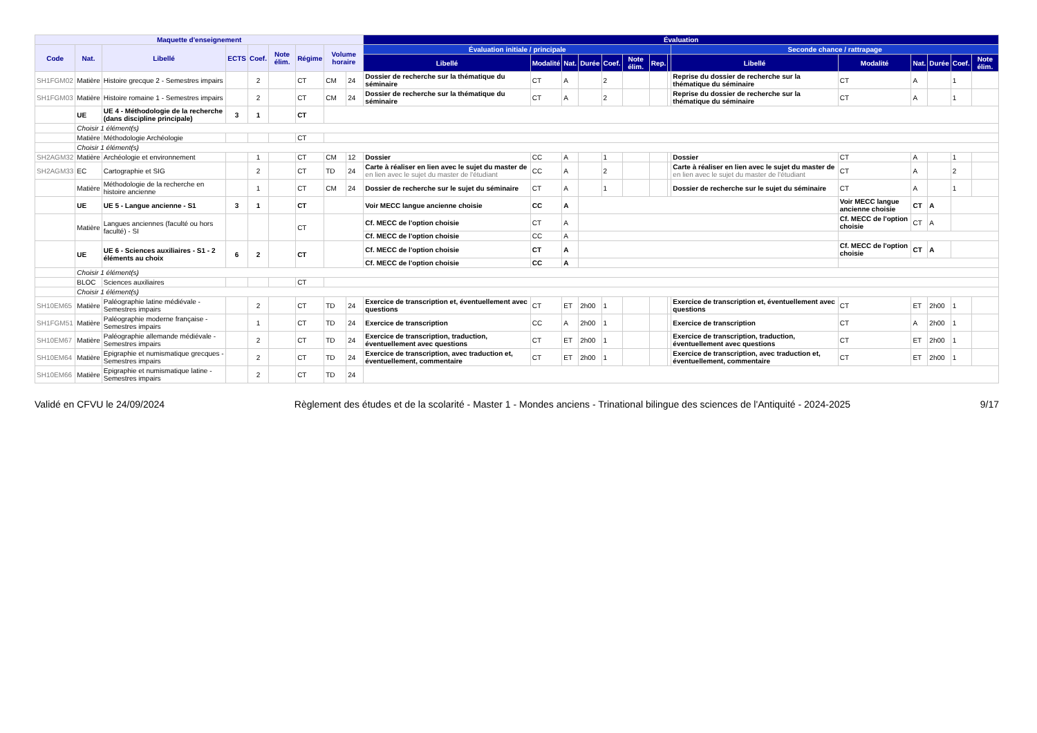| Maquette d'enseignement | | | | | | | | | Évaluation | | | | | | | | | | | | | |
| --- | --- | --- | --- | --- | --- | --- | --- | --- | --- | --- | --- | --- | --- | --- | --- | --- | --- | --- | --- | --- | --- | --- |
| Code | Nat. | Libellé | ECTS | Coef. | Note élim. | Régime | Volume horaire | | Évaluation initiale / principale | | | | | | | | Seconde chance / rattrapage | | | | | |
| | | | | | | | | | Libellé | Modalité | Nat. | Durée | Coef. | Note élim. | Rep. | | Libellé | Modalité | Nat. | Durée | Coef. | Note élim. |
| SH1FGM02 | Matière | Histoire grecque 2 - Semestres impairs | | 2 | | CT | CM | 24 | Dossier de recherche sur la thématique du séminaire | CT | A | | 2 | | | | Reprise du dossier de recherche sur la thématique du séminaire | CT | A | | 1 | |
| SH1FGM03 | Matière | Histoire romaine 1 - Semestres impairs | | 2 | | CT | CM | 24 | Dossier de recherche sur la thématique du séminaire | CT | A | | 2 | | | | Reprise du dossier de recherche sur la thématique du séminaire | CT | A | | 1 | |
| | UE | UE 4 - Méthodologie de la recherche (dans discipline principale) | 3 | 1 | | CT | | | | | | | | | | | | | | | | |
| | Choisir 1 élément(s) | | | | | | | | | | | | | | | | | | | | | |
| | Matière | Méthodologie Archéologie | | | | CT | | | | | | | | | | | | | | | | |
| | Choisir 1 élément(s) | | | | | | | | | | | | | | | | | | | | | |
| SH2AGM32 | Matière | Archéologie et environnement | | 1 | | CT | CM | 12 | Dossier | CC | A | | 1 | | | | Dossier | CT | A | | 1 | |
| SH2AGM33 | EC | Cartographie et SIG | | 2 | | CT | TD | 24 | Carte à réaliser en lien avec le sujet du master de en lien avec le sujet du master de l'étudiant | CC | A | | 2 | | | | Carte à réaliser en lien avec le sujet du master de en lien avec le sujet du master de l'étudiant | CT | A | | 2 | |
| | Matière | Méthodologie de la recherche en histoire ancienne | | 1 | | CT | CM | 24 | Dossier de recherche sur le sujet du séminaire | CT | A | | 1 | | | | Dossier de recherche sur le sujet du séminaire | CT | A | | 1 | |
| | UE | UE 5 - Langue ancienne - S1 | 3 | 1 | | CT | | | Voir MECC langue ancienne choisie | CC | A | | | | | | | Voir MECC langue ancienne choisie | CT | A | | |
| | Matière | Langues anciennes (faculté ou hors faculté) - SI | | | | CT | | | Cf. MECC de l'option choisie | CT | A | | | | | | | Cf. MECC de l'option choisie | CT | A | | |
| | | | | | | | | | Cf. MECC de l'option choisie | CC | A | | | | | | | | | | | |
| | UE | UE 6 - Sciences auxiliaires - S1 - 2 éléments au choix | 6 | 2 | | CT | | | Cf. MECC de l'option choisie | CT | A | | | | | | | Cf. MECC de l'option choisie | CT | A | | |
| | | | | | | | | | Cf. MECC de l'option choisie | CC | A | | | | | | | | | | | |
| | Choisir 1 élément(s) | | | | | | | | | | | | | | | | | | | | | |
| | BLOC | Sciences auxiliaires | | | | CT | | | | | | | | | | | | | | | | |
| | Choisir 1 élément(s) | | | | | | | | | | | | | | | | | | | | | |
| SH10EM65 | Matière | Paléographie latine médiévale - Semestres impairs | | 2 | | CT | TD | 24 | Exercice de transcription et, éventuellement avec questions | CT | ET | 2h00 | 1 | | | | Exercice de transcription et, éventuellement avec questions | CT | ET | 2h00 | 1 | |
| SH1FGM51 | Matière | Paléographie moderne française - Semestres impairs | | 1 | | CT | TD | 24 | Exercice de transcription | CC | A | 2h00 | 1 | | | | Exercice de transcription | CT | A | 2h00 | 1 | |
| SH10EM67 | Matière | Paléographie allemande médiévale - Semestres impairs | | 2 | | CT | TD | 24 | Exercice de transcription, traduction, éventuellement avec questions | CT | ET | 2h00 | 1 | | | | Exercice de transcription, traduction, éventuellement avec questions | CT | ET | 2h00 | 1 | |
| SH10EM64 | Matière | Epigraphie et numismatique grecques - Semestres impairs | | 2 | | CT | TD | 24 | Exercice de transcription, avec traduction et, éventuellement, commentaire | CT | ET | 2h00 | 1 | | | | Exercice de transcription, avec traduction et, éventuellement, commentaire | CT | ET | 2h00 | 1 | |
| SH10EM66 | Matière | Epigraphie et numismatique latine - Semestres impairs | | 2 | | CT | TD | 24 | | | | | | | | | | | | | | |
Validé en CFVU le 24/09/2024 Règlement des études et de la scolarité - Master 1 - Mondes anciens - Trinational bilingue des sciences de l'Antiquité - 2024-2025 9/17